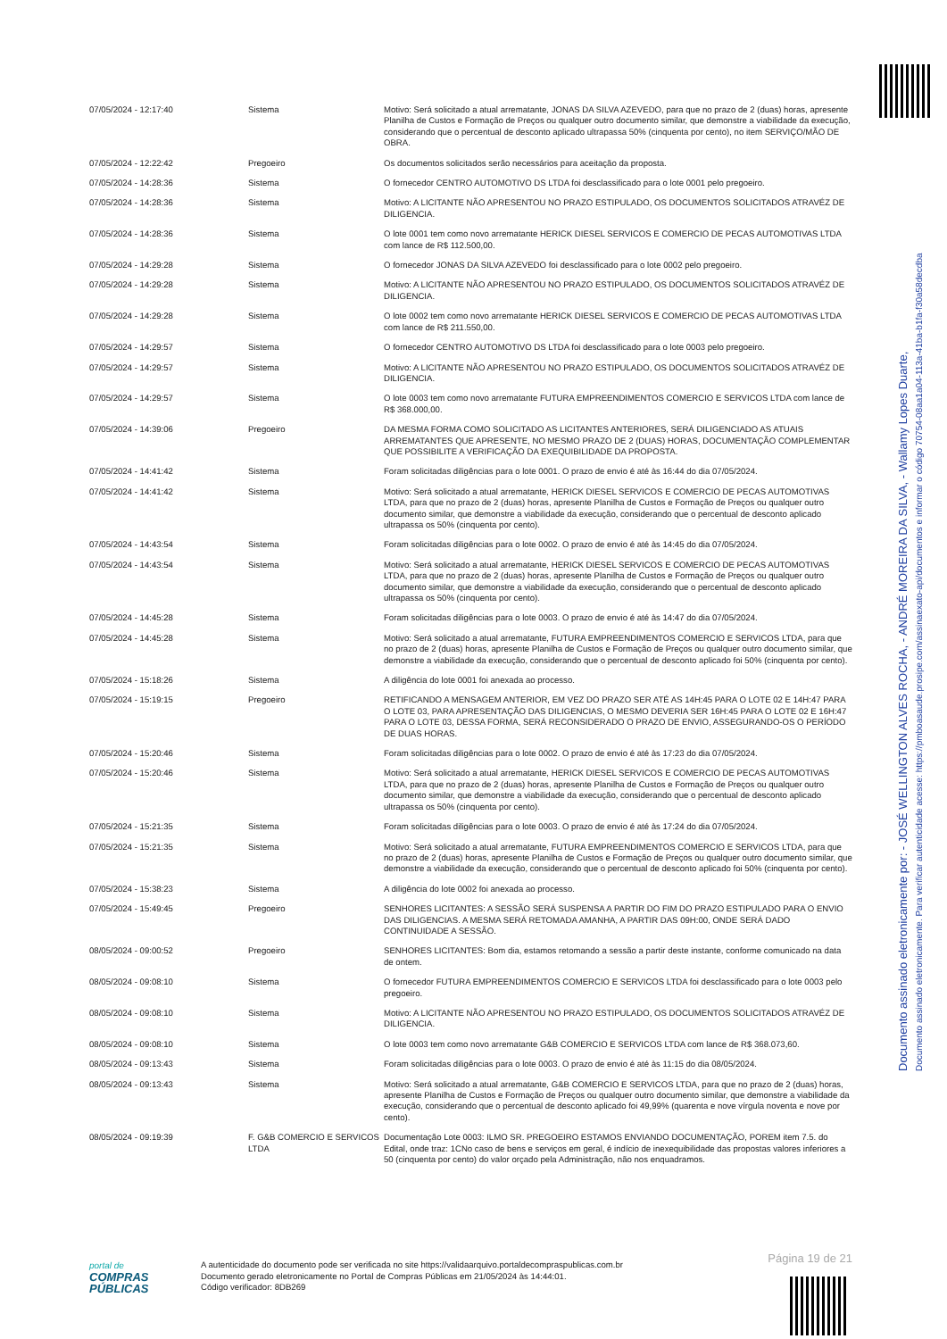Documento assinado eletronicamente por: - JOSÉ WELLINGTON ALVES ROCHA, - ANDRÉ MOREIRA DA SILVA, - Wallamy Lopes Duarte,
Documento assinado eletronicamente. Para verificar autenticidade acesse: https://pmboasaude.prosipe.com/assinaexato-api/documentos e informar o código 70754-08aa1a04-113a-41ba-b1fa-f30a58decdba
| 07/05/2024 - 12:17:40 | Sistema | Motivo: Será solicitado a atual arrematante, JONAS DA SILVA AZEVEDO, para que no prazo de 2 (duas) horas, apresente Planilha de Custos e Formação de Preços ou qualquer outro documento similar, que demonstre a viabilidade da execução, considerando que o percentual de desconto aplicado ultrapassa 50% (cinquenta por cento), no item SERVIÇO/MÃO DE OBRA. |
| 07/05/2024 - 12:22:42 | Pregoeiro | Os documentos solicitados serão necessários para aceitação da proposta. |
| 07/05/2024 - 14:28:36 | Sistema | O fornecedor CENTRO AUTOMOTIVO DS LTDA foi desclassificado para o lote 0001 pelo pregoeiro. |
| 07/05/2024 - 14:28:36 | Sistema | Motivo: A LICITANTE NÃO APRESENTOU NO PRAZO ESTIPULADO, OS DOCUMENTOS SOLICITADOS ATRAVÉZ DE DILIGENCIA. |
| 07/05/2024 - 14:28:36 | Sistema | O lote 0001 tem como novo arrematante HERICK DIESEL SERVICOS E COMERCIO DE PECAS AUTOMOTIVAS LTDA com lance de R$ 112.500,00. |
| 07/05/2024 - 14:29:28 | Sistema | O fornecedor JONAS DA SILVA AZEVEDO foi desclassificado para o lote 0002 pelo pregoeiro. |
| 07/05/2024 - 14:29:28 | Sistema | Motivo: A LICITANTE NÃO APRESENTOU NO PRAZO ESTIPULADO, OS DOCUMENTOS SOLICITADOS ATRAVÉZ DE DILIGENCIA. |
| 07/05/2024 - 14:29:28 | Sistema | O lote 0002 tem como novo arrematante HERICK DIESEL SERVICOS E COMERCIO DE PECAS AUTOMOTIVAS LTDA com lance de R$ 211.550,00. |
| 07/05/2024 - 14:29:57 | Sistema | O fornecedor CENTRO AUTOMOTIVO DS LTDA foi desclassificado para o lote 0003 pelo pregoeiro. |
| 07/05/2024 - 14:29:57 | Sistema | Motivo: A LICITANTE NÃO APRESENTOU NO PRAZO ESTIPULADO, OS DOCUMENTOS SOLICITADOS ATRAVÉZ DE DILIGENCIA. |
| 07/05/2024 - 14:29:57 | Sistema | O lote 0003 tem como novo arrematante FUTURA EMPREENDIMENTOS COMERCIO E SERVICOS LTDA com lance de R$ 368.000,00. |
| 07/05/2024 - 14:39:06 | Pregoeiro | DA MESMA FORMA COMO SOLICITADO AS LICITANTES ANTERIORES, SERÁ DILIGENCIADO AS ATUAIS ARREMATANTES QUE APRESENTE, NO MESMO PRAZO DE 2 (DUAS) HORAS, DOCUMENTAÇÃO COMPLEMENTAR QUE POSSIBILITE A VERIFICAÇÃO DA EXEQUIBILIDADE DA PROPOSTA. |
| 07/05/2024 - 14:41:42 | Sistema | Foram solicitadas diligências para o lote 0001. O prazo de envio é até às 16:44 do dia 07/05/2024. |
| 07/05/2024 - 14:41:42 | Sistema | Motivo: Será solicitado a atual arrematante, HERICK DIESEL SERVICOS E COMERCIO DE PECAS AUTOMOTIVAS LTDA, para que no prazo de 2 (duas) horas, apresente Planilha de Custos e Formação de Preços ou qualquer outro documento similar, que demonstre a viabilidade da execução, considerando que o percentual de desconto aplicado ultrapassa os 50% (cinquenta por cento). |
| 07/05/2024 - 14:43:54 | Sistema | Foram solicitadas diligências para o lote 0002. O prazo de envio é até às 14:45 do dia 07/05/2024. |
| 07/05/2024 - 14:43:54 | Sistema | Motivo: Será solicitado a atual arrematante, HERICK DIESEL SERVICOS E COMERCIO DE PECAS AUTOMOTIVAS LTDA, para que no prazo de 2 (duas) horas, apresente Planilha de Custos e Formação de Preços ou qualquer outro documento similar, que demonstre a viabilidade da execução, considerando que o percentual de desconto aplicado ultrapassa os 50% (cinquenta por cento). |
| 07/05/2024 - 14:45:28 | Sistema | Foram solicitadas diligências para o lote 0003. O prazo de envio é até às 14:47 do dia 07/05/2024. |
| 07/05/2024 - 14:45:28 | Sistema | Motivo: Será solicitado a atual arrematante, FUTURA EMPREENDIMENTOS COMERCIO E SERVICOS LTDA, para que no prazo de 2 (duas) horas, apresente Planilha de Custos e Formação de Preços ou qualquer outro documento similar, que demonstre a viabilidade da execução, considerando que o percentual de desconto aplicado foi 50% (cinquenta por cento). |
| 07/05/2024 - 15:18:26 | Sistema | A diligência do lote 0001 foi anexada ao processo. |
| 07/05/2024 - 15:19:15 | Pregoeiro | RETIFICANDO A MENSAGEM ANTERIOR, EM VEZ DO PRAZO SER ATÉ AS 14H:45 PARA O LOTE 02 E 14H:47 PARA O LOTE 03, PARA APRESENTAÇÃO DAS DILIGENCIAS, O MESMO DEVERIA SER 16H:45 PARA O LOTE 02 E 16H:47 PARA O LOTE 03, DESSA FORMA, SERÁ RECONSIDERADO O PRAZO DE ENVIO, ASSEGURANDO-OS O PERÍODO DE DUAS HORAS. |
| 07/05/2024 - 15:20:46 | Sistema | Foram solicitadas diligências para o lote 0002. O prazo de envio é até às 17:23 do dia 07/05/2024. |
| 07/05/2024 - 15:20:46 | Sistema | Motivo: Será solicitado a atual arrematante, HERICK DIESEL SERVICOS E COMERCIO DE PECAS AUTOMOTIVAS LTDA, para que no prazo de 2 (duas) horas, apresente Planilha de Custos e Formação de Preços ou qualquer outro documento similar, que demonstre a viabilidade da execução, considerando que o percentual de desconto aplicado ultrapassa os 50% (cinquenta por cento). |
| 07/05/2024 - 15:21:35 | Sistema | Foram solicitadas diligências para o lote 0003. O prazo de envio é até às 17:24 do dia 07/05/2024. |
| 07/05/2024 - 15:21:35 | Sistema | Motivo: Será solicitado a atual arrematante, FUTURA EMPREENDIMENTOS COMERCIO E SERVICOS LTDA, para que no prazo de 2 (duas) horas, apresente Planilha de Custos e Formação de Preços ou qualquer outro documento similar, que demonstre a viabilidade da execução, considerando que o percentual de desconto aplicado foi 50% (cinquenta por cento). |
| 07/05/2024 - 15:38:23 | Sistema | A diligência do lote 0002 foi anexada ao processo. |
| 07/05/2024 - 15:49:45 | Pregoeiro | SENHORES LICITANTES: A SESSÃO SERÁ SUSPENSA A PARTIR DO FIM DO PRAZO ESTIPULADO PARA O ENVIO DAS DILIGENCIAS. A MESMA SERÁ RETOMADA AMANHA, A PARTIR DAS 09H:00, ONDE SERÁ DADO CONTINUIDADE A SESSÃO. |
| 08/05/2024 - 09:00:52 | Pregoeiro | SENHORES LICITANTES: Bom dia, estamos retomando a sessão a partir deste instante, conforme comunicado na data de ontem. |
| 08/05/2024 - 09:08:10 | Sistema | O fornecedor FUTURA EMPREENDIMENTOS COMERCIO E SERVICOS LTDA foi desclassificado para o lote 0003 pelo pregoeiro. |
| 08/05/2024 - 09:08:10 | Sistema | Motivo: A LICITANTE NÃO APRESENTOU NO PRAZO ESTIPULADO, OS DOCUMENTOS SOLICITADOS ATRAVÉZ DE DILIGENCIA. |
| 08/05/2024 - 09:08:10 | Sistema | O lote 0003 tem como novo arrematante G&B COMERCIO E SERVICOS LTDA com lance de R$ 368.073,60. |
| 08/05/2024 - 09:13:43 | Sistema | Foram solicitadas diligências para o lote 0003. O prazo de envio é até às 11:15 do dia 08/05/2024. |
| 08/05/2024 - 09:13:43 | Sistema | Motivo: Será solicitado a atual arrematante, G&B COMERCIO E SERVICOS LTDA, para que no prazo de 2 (duas) horas, apresente Planilha de Custos e Formação de Preços ou qualquer outro documento similar, que demonstre a viabilidade da execução, considerando que o percentual de desconto aplicado foi 49,99% (quarenta e nove vírgula noventa e nove por cento). |
| 08/05/2024 - 09:19:39 | F. G&B COMERCIO E SERVICOS LTDA | Documentação Lote 0003: ILMO SR. PREGOEIRO ESTAMOS ENVIANDO DOCUMENTAÇÃO, POREM item 7.5. do Edital, onde traz: 1CNo caso de bens e serviços em geral, é indício de inexequibilidade das propostas valores inferiores a 50 (cinquenta por cento) do valor orçado pela Administração, não nos enquadramos. |
Página 19 de 21
portal de
COMPRAS
PÚBLICAS
A autenticidade do documento pode ser verificada no site https://validaarquivo.portaldecompraspublicas.com.br
Documento gerado eletronicamente no Portal de Compras Públicas em 21/05/2024 às 14:44:01.
Código verificador: 8DB269